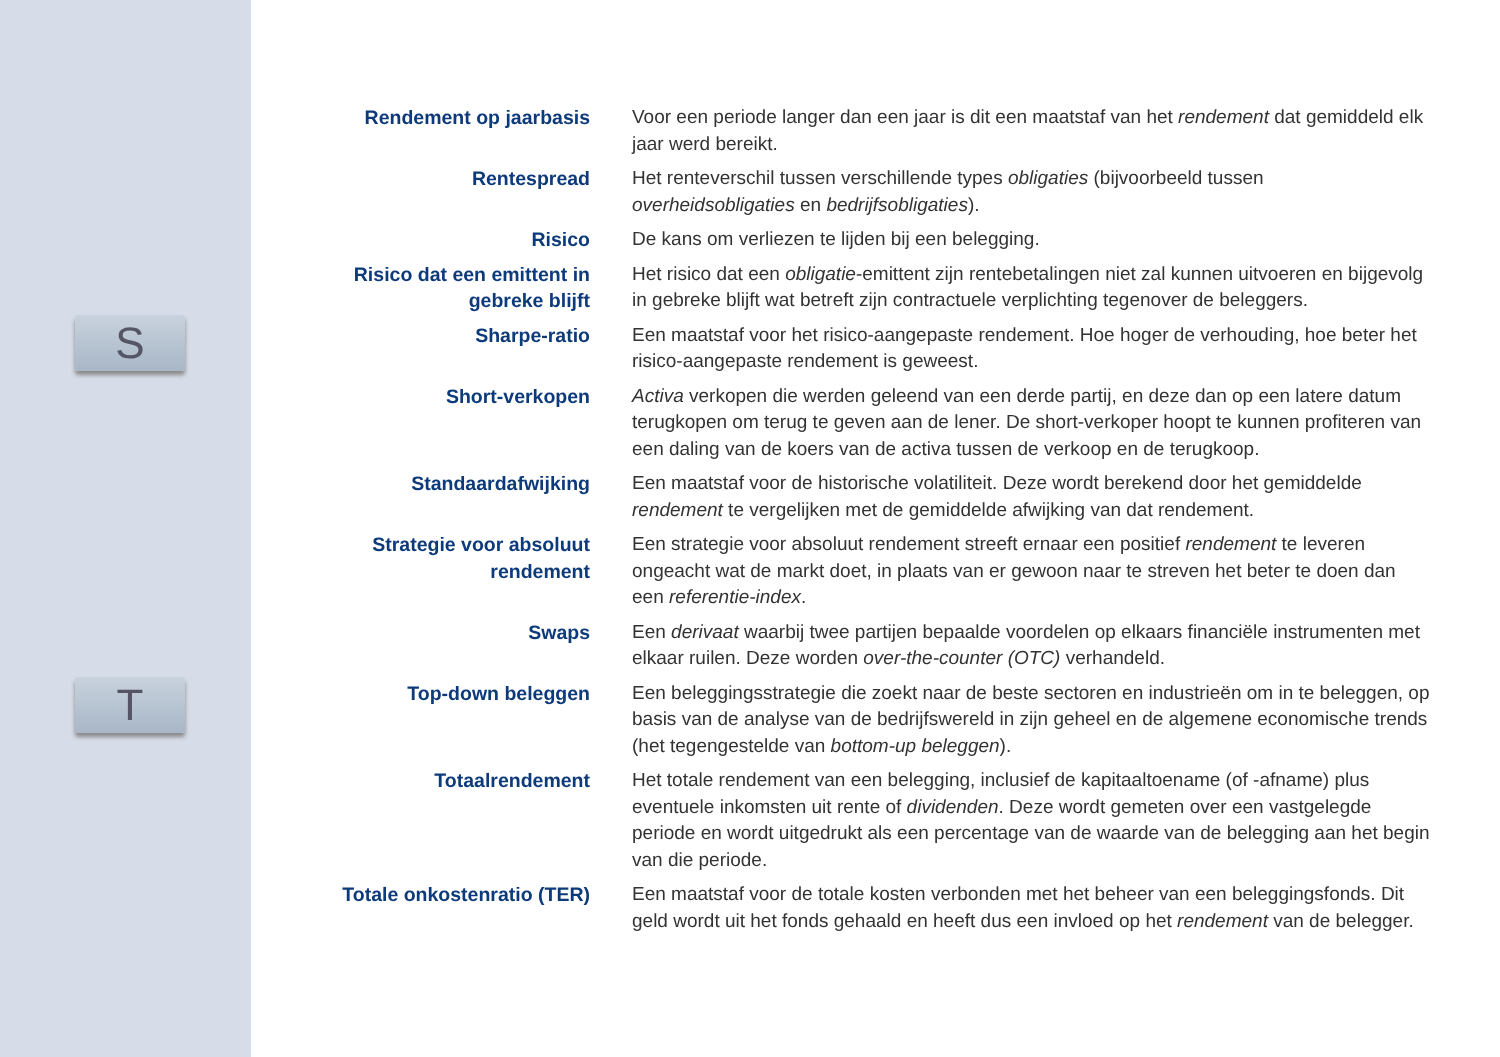S
T
Rendement op jaarbasis Voor een periode langer dan een jaar is dit een maatstaf van het rendement dat gemiddeld elk jaar werd bereikt.
Rentespread Het renteverschil tussen verschillende types obligaties (bijvoorbeeld tussen overheidsobligaties en bedrijfsobligaties).
Risico De kans om verliezen te lijden bij een belegging.
Risico dat een emittent in gebreke blijft
Het risico dat een obligatie-emittent zijn rentebetalingen niet zal kunnen uitvoeren en bijgevolg in gebreke blijft wat betreft zijn contractuele verplichting tegenover de beleggers.
Sharpe-ratio Een maatstaf voor het risico-aangepaste rendement. Hoe hoger de verhouding, hoe beter het risico-aangepaste rendement is geweest.
Short-verkopen Activa verkopen die werden geleend van een derde partij, en deze dan op een latere datum terugkopen om terug te geven aan de lener. De short-verkoper hoopt te kunnen profiteren van een daling van de koers van de activa tussen de verkoop en de terugkoop.
Standaardafwijking Een maatstaf voor de historische volatiliteit. Deze wordt berekend door het gemiddelde rendement te vergelijken met de gemiddelde afwijking van dat rendement.
Strategie voor absoluut rendement
Een strategie voor absoluut rendement streeft ernaar een positief rendement te leveren ongeacht wat de markt doet, in plaats van er gewoon naar te streven het beter te doen dan een referentie-index.
Swaps Een derivaat waarbij twee partijen bepaalde voordelen op elkaars financiële instrumenten met elkaar ruilen. Deze worden over-the-counter (OTC) verhandeld.
Top-down beleggen Een beleggingsstrategie die zoekt naar de beste sectoren en industrieën om in te beleggen, op basis van de analyse van de bedrijfswereld in zijn geheel en de algemene economische trends (het tegengestelde van bottom-up beleggen).
Totaalrendement Het totale rendement van een belegging, inclusief de kapitaaltoename (of -afname) plus eventuele inkomsten uit rente of dividenden. Deze wordt gemeten over een vastgelegde periode en wordt uitgedrukt als een percentage van de waarde van de belegging aan het begin van die periode.
Totale onkostenratio (TER)
Een maatstaf voor de totale kosten verbonden met het beheer van een beleggingsfonds. Dit geld wordt uit het fonds gehaald en heeft dus een invloed op het rendement van de belegger.